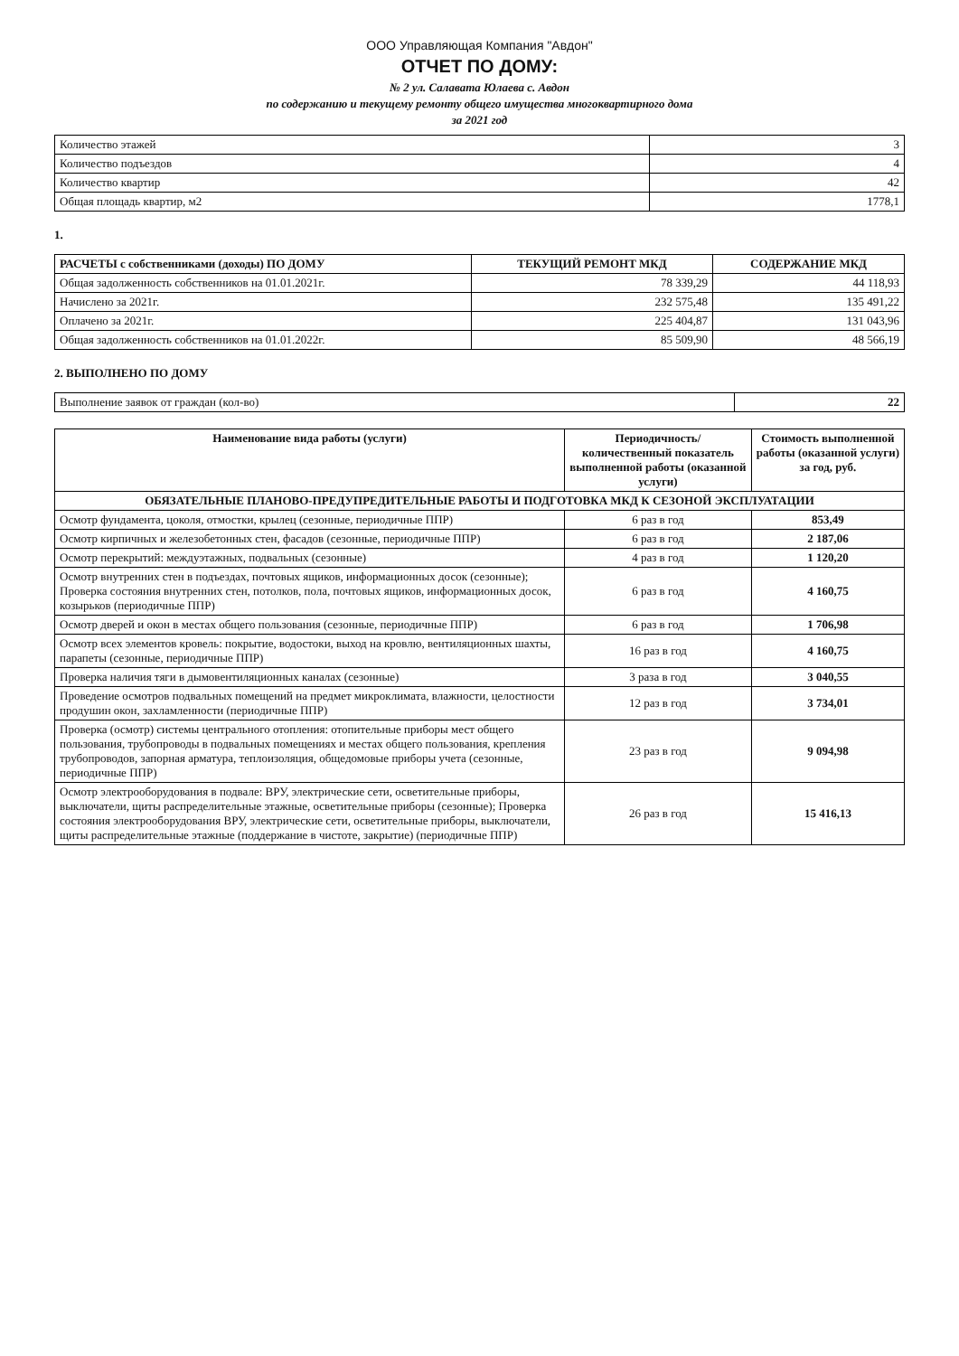ООО Управляющая Компания "Авдон"
ОТЧЕТ ПО ДОМУ:
№ 2 ул. Салавата Юлаева с. Авдон
по содержанию и текущему ремонту общего имущества многоквартирного дома
за 2021 год
| Количество этажей | 3 |
| Количество подъездов | 4 |
| Количество квартир | 42 |
| Общая площадь квартир, м2 | 1778,1 |
1.
| РАСЧЕТЫ с собственниками (доходы) ПО ДОМУ | ТЕКУЩИЙ РЕМОНТ МКД | СОДЕРЖАНИЕ МКД |
| --- | --- | --- |
| Общая задолженность собственников на 01.01.2021г. | 78 339,29 | 44 118,93 |
| Начислено за 2021г. | 232 575,48 | 135 491,22 |
| Оплачено за 2021г. | 225 404,87 | 131 043,96 |
| Общая задолженность собственников на 01.01.2022г. | 85 509,90 | 48 566,19 |
2. ВЫПОЛНЕНО ПО ДОМУ
| Выполнение заявок от граждан (кол-во) | 22 |
| Наименование вида работы (услуги) | Периодичность/ количественный показатель выполненной работы (оказанной услуги) | Стоимость выполненной работы (оказанной услуги) за год, руб. |
| --- | --- | --- |
| ОБЯЗАТЕЛЬНЫЕ ПЛАНОВО-ПРЕДУПРЕДИТЕЛЬНЫЕ РАБОТЫ И ПОДГОТОВКА МКД К СЕЗОНОЙ ЭКСПЛУАТАЦИИ | | |
| Осмотр фундамента, цоколя, отмостки, крылец (сезонные, периодичные ППР) | 6 раз в год | 853,49 |
| Осмотр кирпичных и железобетонных стен, фасадов (сезонные, периодичные ППР) | 6 раз в год | 2 187,06 |
| Осмотр перекрытий: междуэтажных, подвальных (сезонные) | 4 раз в год | 1 120,20 |
| Осмотр внутренних стен в подъездах, почтовых ящиков, информационных досок (сезонные); Проверка состояния внутренних стен, потолков, пола, почтовых ящиков, информационных досок, козырьков (периодичные ППР) | 6 раз в год | 4 160,75 |
| Осмотр дверей и окон в местах общего пользования (сезонные, периодичные ППР) | 6 раз в год | 1 706,98 |
| Осмотр всех элементов кровель: покрытие, водостоки, выход на кровлю, вентиляционных шахты, парапеты (сезонные, периодичные ППР) | 16 раз в год | 4 160,75 |
| Проверка наличия тяги в дымовентиляционных каналах (сезонные) | 3 раза в год | 3 040,55 |
| Проведение осмотров подвальных помещений на предмет микроклимата, влажности, целостности продушин окон, захламленности (периодичные ППР) | 12 раз в год | 3 734,01 |
| Проверка (осмотр) системы центрального отопления: отопительные приборы мест общего пользования, трубопроводы в подвальных помещениях и местах общего пользования, крепления трубопроводов, запорная арматура, теплоизоляция, общедомовые приборы учета (сезонные, периодичные ППР) | 23 раз в год | 9 094,98 |
| Осмотр электрооборудования в подвале: ВРУ, электрические сети, осветительные приборы, выключатели, щиты распределительные этажные, осветительные приборы (сезонные); Проверка состояния электрооборудования ВРУ, электрические сети, осветительные приборы, выключатели, щиты распределительные этажные (поддержание в чистоте, закрытие) (периодичные ППР) | 26 раз в год | 15 416,13 |